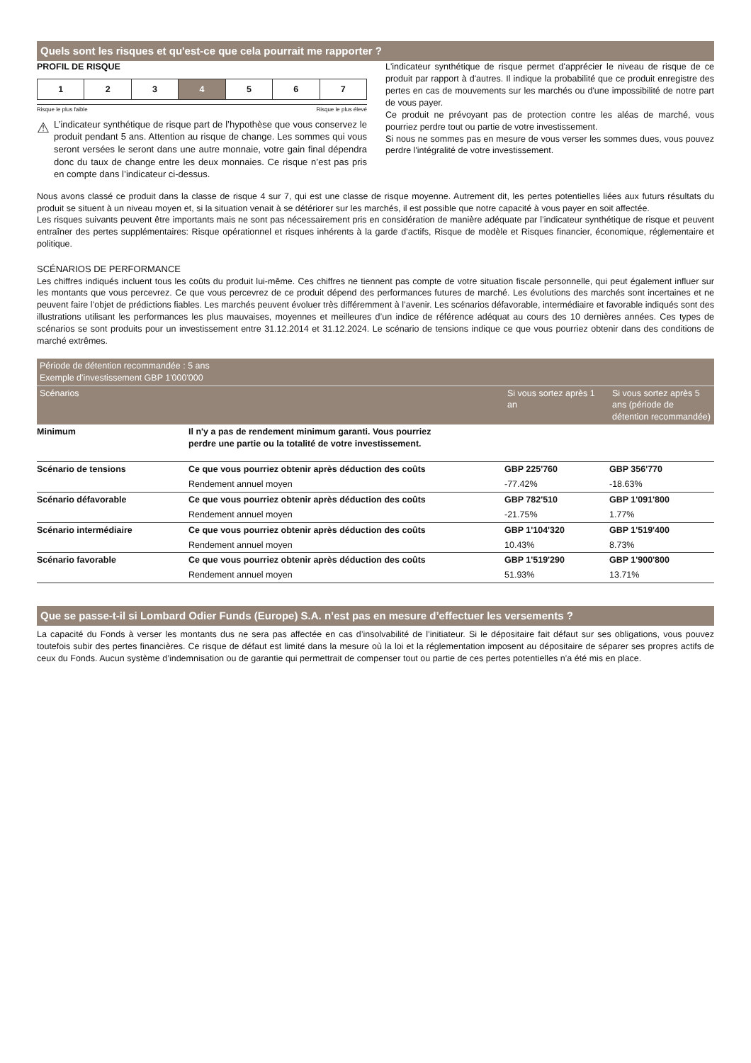Quels sont les risques et qu'est-ce que cela pourrait me rapporter ?
PROFIL DE RISQUE
| 1 | 2 | 3 | 4 | 5 | 6 | 7 |
Risque le plus faible Risque le plus élevé
⚠
L’indicateur synthétique de risque part de l’hypothèse que vous conservez le produit pendant 5 ans. Attention au risque de change. Les sommes qui vous seront versées le seront dans une autre monnaie, votre gain final dépendra donc du taux de change entre les deux monnaies. Ce risque n’est pas pris en compte dans l’indicateur ci-dessus.
L'indicateur synthétique de risque permet d'apprécier le niveau de risque de ce produit par rapport à d'autres. Il indique la probabilité que ce produit enregistre des pertes en cas de mouvements sur les marchés ou d'une impossibilité de notre part de vous payer.
Ce produit ne prévoyant pas de protection contre les aléas de marché, vous pourriez perdre tout ou partie de votre investissement.
Si nous ne sommes pas en mesure de vous verser les sommes dues, vous pouvez perdre l'intégralité de votre investissement.
Nous avons classé ce produit dans la classe de risque 4 sur 7, qui est une classe de risque moyenne. Autrement dit, les pertes potentielles liées aux futurs résultats du produit se situent à un niveau moyen et, si la situation venait à se détériorer sur les marchés, il est possible que notre capacité à vous payer en soit affectée.
Les risques suivants peuvent être importants mais ne sont pas nécessairement pris en considération de manière adéquate par l’indicateur synthétique de risque et peuvent entraîner des pertes supplémentaires: Risque opérationnel et risques inhérents à la garde d’actifs, Risque de modèle et Risques financier, économique, réglementaire et politique.
SCÉNARIOS DE PERFORMANCE
Les chiffres indiqués incluent tous les coûts du produit lui-même. Ces chiffres ne tiennent pas compte de votre situation fiscale personnelle, qui peut également influer sur les montants que vous percevrez. Ce que vous percevrez de ce produit dépend des performances futures de marché. Les évolutions des marchés sont incertaines et ne peuvent faire l’objet de prédictions fiables. Les marchés peuvent évoluer très différemment à l’avenir. Les scénarios défavorable, intermédiaire et favorable indiqués sont des illustrations utilisant les performances les plus mauvaises, moyennes et meilleures d’un indice de référence adéquat au cours des 10 dernières années. Ces types de scénarios se sont produits pour un investissement entre 31.12.2014 et 31.12.2024. Le scénario de tensions indique ce que vous pourriez obtenir dans des conditions de marché extrêmes.
| Période de détention recommandée : 5 ans Exemple d'investissement GBP 1'000'000 | | | |
| --- | --- | --- | --- |
| Scénarios | | Si vous sortez après 1 an | Si vous sortez après 5 ans (période de détention recommandée) |
| Minimum | Il n'y a pas de rendement minimum garanti. Vous pourriez perdre une partie ou la totalité de votre investissement. | | |
| Scénario de tensions | Ce que vous pourriez obtenir après déduction des coûts | GBP 225'760 | GBP 356'770 |
| | Rendement annuel moyen | -77.42% | -18.63% |
| Scénario défavorable | Ce que vous pourriez obtenir après déduction des coûts | GBP 782'510 | GBP 1'091'800 |
| | Rendement annuel moyen | -21.75% | 1.77% |
| Scénario intermédiaire | Ce que vous pourriez obtenir après déduction des coûts | GBP 1'104'320 | GBP 1'519'400 |
| | Rendement annuel moyen | 10.43% | 8.73% |
| Scénario favorable | Ce que vous pourriez obtenir après déduction des coûts | GBP 1'519'290 | GBP 1'900'800 |
| | Rendement annuel moyen | 51.93% | 13.71% |
Que se passe-t-il si Lombard Odier Funds (Europe) S.A. n’est pas en mesure d’effectuer les versements ?
La capacité du Fonds à verser les montants dus ne sera pas affectée en cas d’insolvabilité de l’initiateur. Si le dépositaire fait défaut sur ses obligations, vous pouvez toutefois subir des pertes financières. Ce risque de défaut est limité dans la mesure où la loi et la réglementation imposent au dépositaire de séparer ses propres actifs de ceux du Fonds. Aucun système d’indemnisation ou de garantie qui permettrait de compenser tout ou partie de ces pertes potentielles n’a été mis en place.